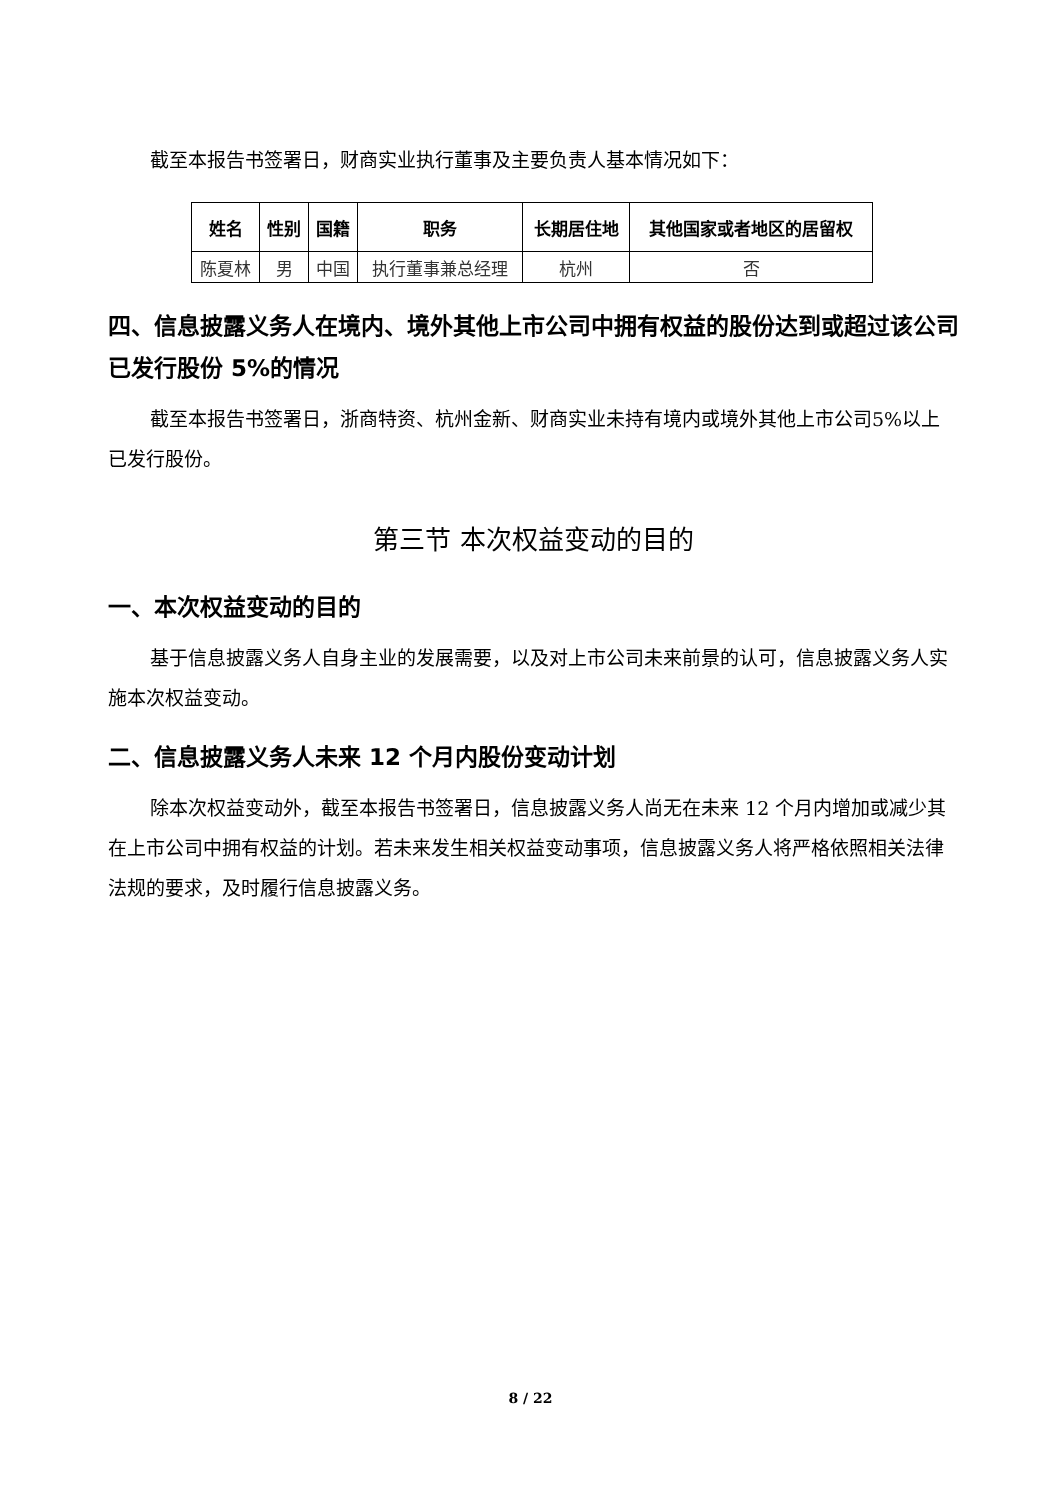截至本报告书签署日，财商实业执行董事及主要负责人基本情况如下：
| 姓名 | 性别 | 国籍 | 职务 | 长期居住地 | 其他国家或者地区的居留权 |
| --- | --- | --- | --- | --- | --- |
| 陈夏林 | 男 | 中国 | 执行董事兼总经理 | 杭州 | 否 |
四、信息披露义务人在境内、境外其他上市公司中拥有权益的股份达到或超过该公司已发行股份 5%的情况
截至本报告书签署日，浙商特资、杭州金新、财商实业未持有境内或境外其他上市公司5%以上已发行股份。
第三节 本次权益变动的目的
一、本次权益变动的目的
基于信息披露义务人自身主业的发展需要，以及对上市公司未来前景的认可，信息披露义务人实施本次权益变动。
二、信息披露义务人未来 12 个月内股份变动计划
除本次权益变动外，截至本报告书签署日，信息披露义务人尚无在未来 12 个月内增加或减少其在上市公司中拥有权益的计划。若未来发生相关权益变动事项，信息披露义务人将严格依照相关法律法规的要求，及时履行信息披露义务。
8 / 22